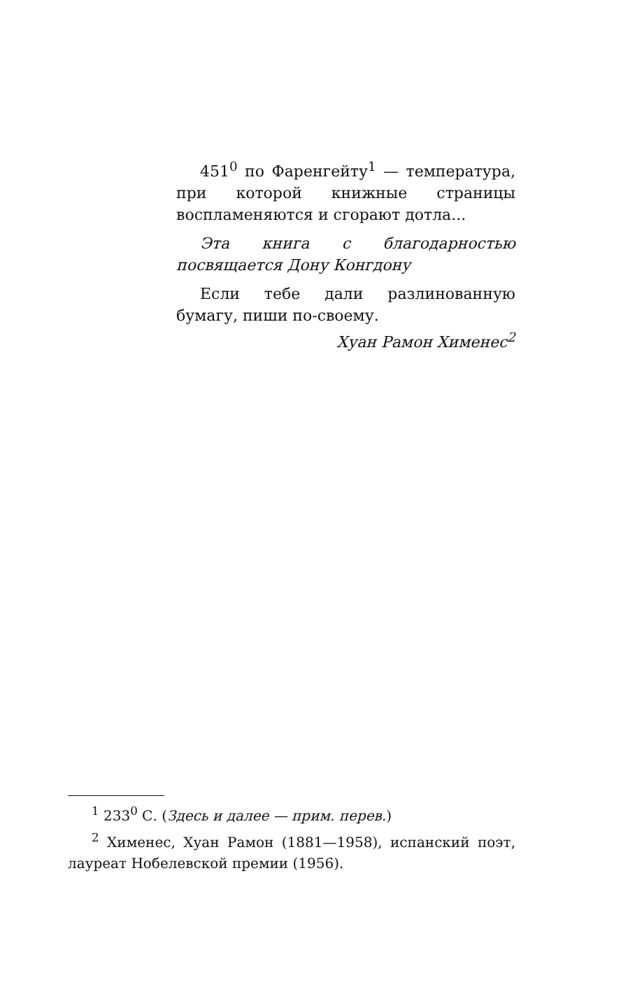451<sup>0</sup> по Фаренгейту<sup>1</sup> — температура, при которой книжные страницы воспламеняются и сгорают дотла...
Эта книга с благодарностью посвящается Дону Конгдону
Если тебе дали разлинованную бумагу, пиши по-своему.
Хуан Рамон Хименес<sup>2</sup>
<sup>1</sup> 233<sup>0</sup> С. (Здесь и далее — прим. перев.)
<sup>2</sup> Хименес, Хуан Рамон (1881—1958), испанский поэт, лауреат Нобелевской премии (1956).